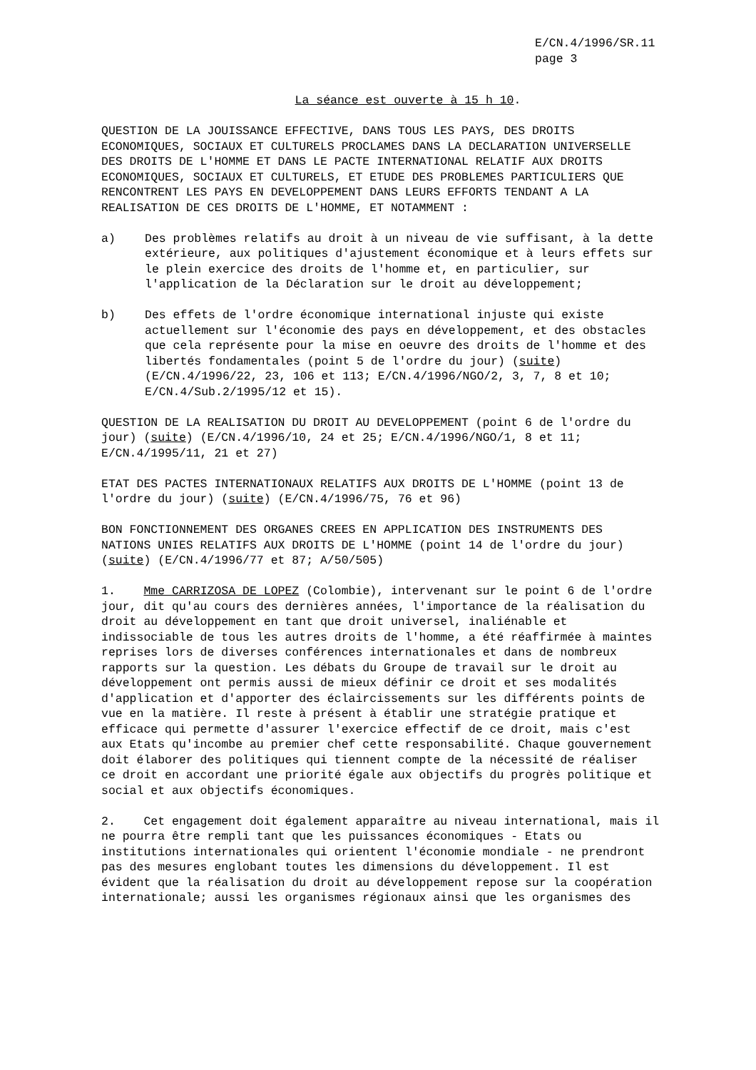E/CN.4/1996/SR.11
page 3
La séance est ouverte à 15 h 10.
QUESTION DE LA JOUISSANCE EFFECTIVE, DANS TOUS LES PAYS, DES DROITS
ECONOMIQUES, SOCIAUX ET CULTURELS PROCLAMES DANS LA DECLARATION UNIVERSELLE
DES DROITS DE L'HOMME ET DANS LE PACTE INTERNATIONAL RELATIF AUX DROITS
ECONOMIQUES, SOCIAUX ET CULTURELS, ET ETUDE DES PROBLEMES PARTICULIERS QUE
RENCONTRENT LES PAYS EN DEVELOPPEMENT DANS LEURS EFFORTS TENDANT A LA
REALISATION DE CES DROITS DE L'HOMME, ET NOTAMMENT :
a) Des problèmes relatifs au droit à un niveau de vie suffisant, à la dette
extérieure, aux politiques d'ajustement économique et à leurs effets sur
le plein exercice des droits de l'homme et, en particulier, sur
l'application de la Déclaration sur le droit au développement;
b) Des effets de l'ordre économique international injuste qui existe
actuellement sur l'économie des pays en développement, et des obstacles
que cela représente pour la mise en oeuvre des droits de l'homme et des
libertés fondamentales (point 5 de l'ordre du jour) (suite)
(E/CN.4/1996/22, 23, 106 et 113; E/CN.4/1996/NGO/2, 3, 7, 8 et 10;
E/CN.4/Sub.2/1995/12 et 15).
QUESTION DE LA REALISATION DU DROIT AU DEVELOPPEMENT (point 6 de l'ordre du
jour) (suite) (E/CN.4/1996/10, 24 et 25; E/CN.4/1996/NGO/1, 8 et 11;
E/CN.4/1995/11, 21 et 27)
ETAT DES PACTES INTERNATIONAUX RELATIFS AUX DROITS DE L'HOMME (point 13 de
l'ordre du jour) (suite) (E/CN.4/1996/75, 76 et 96)
BON FONCTIONNEMENT DES ORGANES CREES EN APPLICATION DES INSTRUMENTS DES
NATIONS UNIES RELATIFS AUX DROITS DE L'HOMME (point 14 de l'ordre du jour)
(suite) (E/CN.4/1996/77 et 87; A/50/505)
1. Mme CARRIZOSA DE LOPEZ (Colombie), intervenant sur le point 6 de l'ordre
jour, dit qu'au cours des dernières années, l'importance de la réalisation du
droit au développement en tant que droit universel, inaliénable et
indissociable de tous les autres droits de l'homme, a été réaffirmée à maintes
reprises lors de diverses conférences internationales et dans de nombreux
rapports sur la question. Les débats du Groupe de travail sur le droit au
développement ont permis aussi de mieux définir ce droit et ses modalités
d'application et d'apporter des éclaircissements sur les différents points de
vue en la matière. Il reste à présent à établir une stratégie pratique et
efficace qui permette d'assurer l'exercice effectif de ce droit, mais c'est
aux Etats qu'incombe au premier chef cette responsabilité. Chaque gouvernement
doit élaborer des politiques qui tiennent compte de la nécessité de réaliser
ce droit en accordant une priorité égale aux objectifs du progrès politique et
social et aux objectifs économiques.
2. Cet engagement doit également apparaître au niveau international, mais il
ne pourra être rempli tant que les puissances économiques - Etats ou
institutions internationales qui orientent l'économie mondiale - ne prendront
pas des mesures englobant toutes les dimensions du développement. Il est
évident que la réalisation du droit au développement repose sur la coopération
internationale; aussi les organismes régionaux ainsi que les organismes des